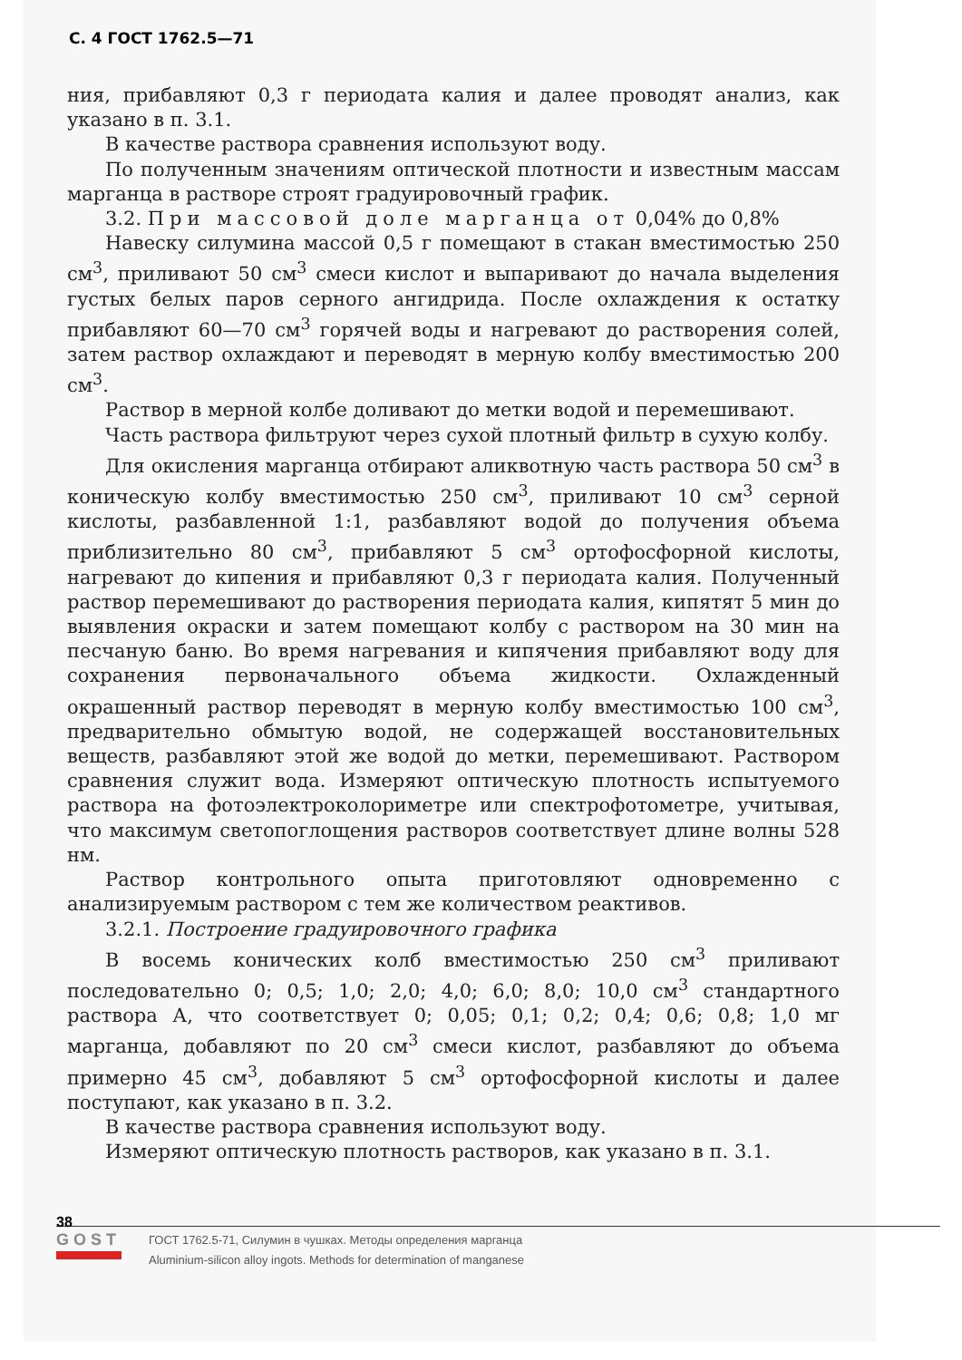С. 4 ГОСТ 1762.5—71
ния, прибавляют 0,3 г периодата калия и далее проводят анализ, как указано в п. 3.1.
В качестве раствора сравнения используют воду.
По полученным значениям оптической плотности и известным массам марганца в растворе строят градуировочный график.
3.2. При массовой доле марганца от 0,04% до 0,8%
Навеску силумина массой 0,5 г помещают в стакан вместимостью 250 см<sup>3</sup>, приливают 50 см<sup>3</sup> смеси кислот и выпаривают до начала выделения густых белых паров серного ангидрида. После охлаждения к остатку прибавляют 60—70 см<sup>3</sup> горячей воды и нагревают до растворения солей, затем раствор охлаждают и переводят в мерную колбу вместимостью 200 см<sup>3</sup>.
Раствор в мерной колбе доливают до метки водой и перемешивают.
Часть раствора фильтруют через сухой плотный фильтр в сухую колбу.
Для окисления марганца отбирают аликвотную часть раствора 50 см<sup>3</sup> в коническую колбу вместимостью 250 см<sup>3</sup>, приливают 10 см<sup>3</sup> серной кислоты, разбавленной 1:1, разбавляют водой до получения объема приблизительно 80 см<sup>3</sup>, прибавляют 5 см<sup>3</sup> ортофосфорной кислоты, нагревают до кипения и прибавляют 0,3 г периодата калия. Полученный раствор перемешивают до растворения периодата калия, кипятят 5 мин до выявления окраски и затем помещают колбу с раствором на 30 мин на песчаную баню. Во время нагревания и кипячения прибавляют воду для сохранения первоначального объема жидкости. Охлажденный окрашенный раствор переводят в мерную колбу вместимостью 100 см<sup>3</sup>, предварительно обмытую водой, не содержащей восстановительных веществ, разбавляют этой же водой до метки, перемешивают. Раствором сравнения служит вода. Измеряют оптическую плотность испытуемого раствора на фотоэлектроколориметре или спектрофотометре, учитывая, что максимум светопоглощения растворов соответствует длине волны 528 нм.
Раствор контрольного опыта приготовляют одновременно с анализируемым раствором с тем же количеством реактивов.
3.2.1. Построение градуировочного графика
В восемь конических колб вместимостью 250 см<sup>3</sup> приливают последовательно 0; 0,5; 1,0; 2,0; 4,0; 6,0; 8,0; 10,0 см<sup>3</sup> стандартного раствора А, что соответствует 0; 0,05; 0,1; 0,2; 0,4; 0,6; 0,8; 1,0 мг марганца, добавляют по 20 см<sup>3</sup> смеси кислот, разбавляют до объема примерно 45 см<sup>3</sup>, добавляют 5 см<sup>3</sup> ортофосфорной кислоты и далее поступают, как указано в п. 3.2.
В качестве раствора сравнения используют воду.
Измеряют оптическую плотность растворов, как указано в п. 3.1.
38
GOST
ГОСТ 1762.5-71, Силумин в чушках. Методы определения марганца
Aluminium-silicon alloy ingots. Methods for determination of manganese